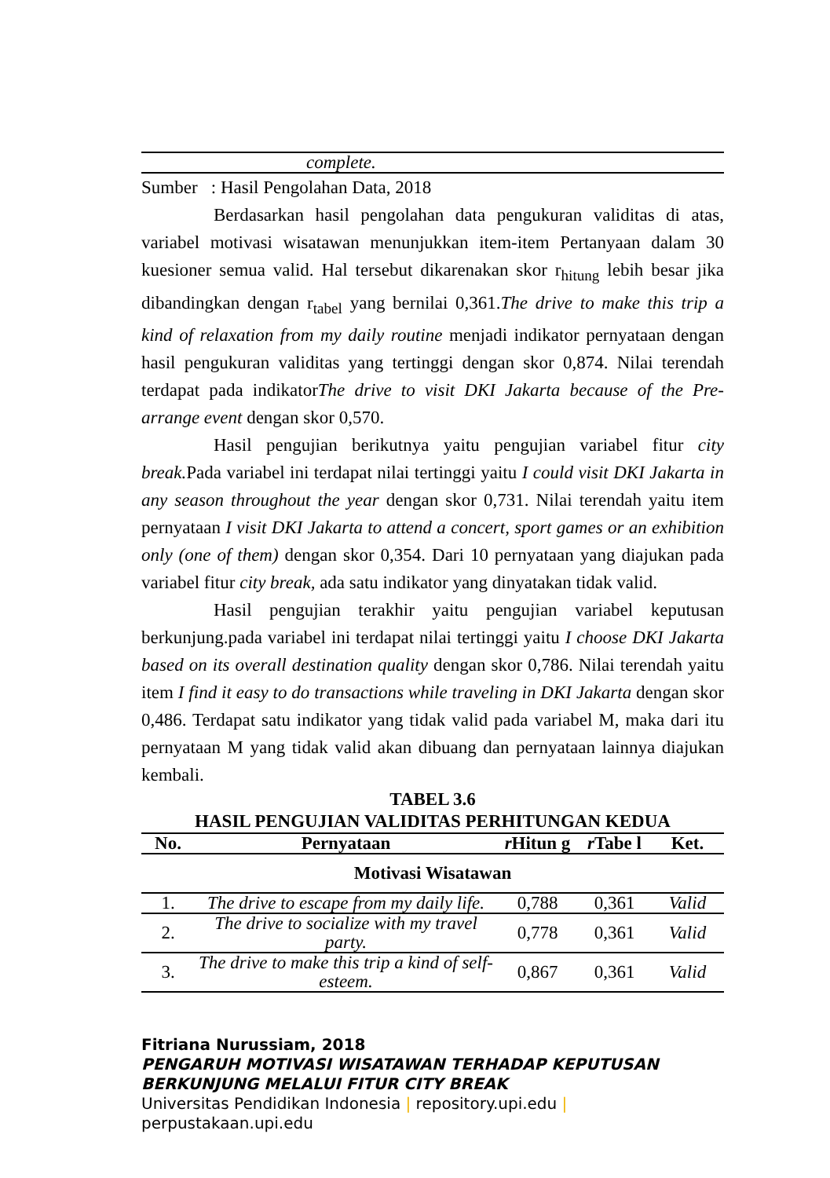| complete. |
Sumber : Hasil Pengolahan Data, 2018
Berdasarkan hasil pengolahan data pengukuran validitas di atas, variabel motivasi wisatawan menunjukkan item-item Pertanyaan dalam 30 kuesioner semua valid. Hal tersebut dikarenakan skor r<sub>hitung</sub> lebih besar jika dibandingkan dengan r<sub>tabel</sub> yang bernilai 0,361.The drive to make this trip a kind of relaxation from my daily routine menjadi indikator pernyataan dengan hasil pengukuran validitas yang tertinggi dengan skor 0,874. Nilai terendah terdapat pada indikatorThe drive to visit DKI Jakarta because of the Pre-arrange event dengan skor 0,570.
Hasil pengujian berikutnya yaitu pengujian variabel fitur city break. Pada variabel ini terdapat nilai tertinggi yaitu I could visit DKI Jakarta in any season throughout the year dengan skor 0,731. Nilai terendah yaitu item pernyataan I visit DKI Jakarta to attend a concert, sport games or an exhibition only (one of them) dengan skor 0,354. Dari 10 pernyataan yang diajukan pada variabel fitur city break, ada satu indikator yang dinyatakan tidak valid.
Hasil pengujian terakhir yaitu pengujian variabel keputusan berkunjung.pada variabel ini terdapat nilai tertinggi yaitu I choose DKI Jakarta based on its overall destination quality dengan skor 0,786. Nilai terendah yaitu item I find it easy to do transactions while traveling in DKI Jakarta dengan skor 0,486. Terdapat satu indikator yang tidak valid pada variabel M, maka dari itu pernyataan M yang tidak valid akan dibuang dan pernyataan lainnya diajukan kembali.
TABEL 3.6
HASIL PENGUJIAN VALIDITAS PERHITUNGAN KEDUA
| No. | Pernyataan | r Hitun g | r Tabe l | Ket. |
| --- | --- | --- | --- | --- |
| Motivasi Wisatawan | | | | |
| 1. | The drive to escape from my daily life. | 0,788 | 0,361 | Valid |
| 2. | The drive to socialize with my travel party. | 0,778 | 0,361 | Valid |
| 3. | The drive to make this trip a kind of self-esteem. | 0,867 | 0,361 | Valid |
Fitriana Nurussiam, 2018
PENGARUH MOTIVASI WISATAWAN TERHADAP KEPUTUSAN
BERKUNJUNG MELALUI FITUR CITY BREAK
Universitas Pendidikan Indonesia | repository.upi.edu |
perpustakaan.upi.edu